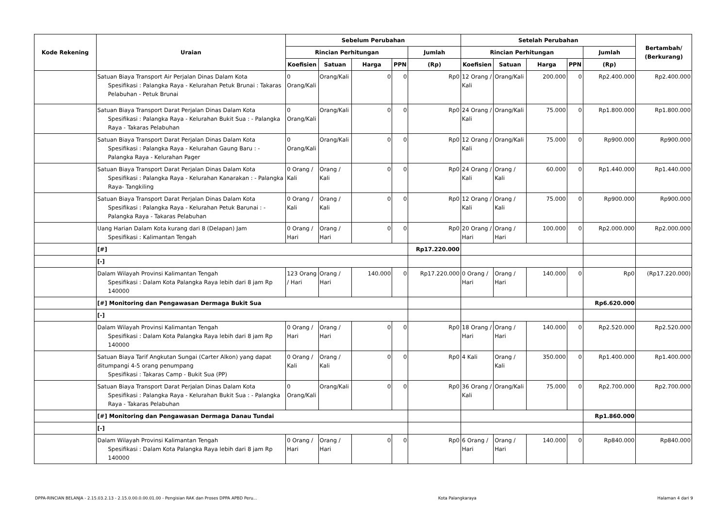| Kode Rekening | Uraian | Sebelum Perubahan | | | | | Setelah Perubahan | | | | | Bertambah/ (Berkurang) |
| --- | --- | --- | --- | --- | --- | --- | --- | --- | --- | --- | --- | --- |
| | | Rincian Perhitungan | | | | Jumlah | Rincian Perhitungan | | | | Jumlah | |
| | | Koefisien | Satuan | Harga | PPN | (Rp) | Koefisien | Satuan | Harga | PPN | (Rp) | |
| | Satuan Biaya Transport Air Perjalan Dinas Dalam Kota Spesifikasi : Palangka Raya - Kelurahan Petuk Brunai : Takaras Pelabuhan - Petuk Brunai | 0 Orang/Kali | Orang/Kali | 0 | 0 | Rp0 | 12 Orang / Kali | Orang/Kali | 200.000 | 0 | Rp2.400.000 | Rp2.400.000 |
| | Satuan Biaya Transport Darat Perjalan Dinas Dalam Kota Spesifikasi : Palangka Raya - Kelurahan Bukit Sua : - Palangka Raya - Takaras Pelabuhan | 0 Orang/Kali | Orang/Kali | 0 | 0 | Rp0 | 24 Orang / Kali | Orang/Kali | 75.000 | 0 | Rp1.800.000 | Rp1.800.000 |
| | Satuan Biaya Transport Darat Perjalan Dinas Dalam Kota Spesifikasi : Palangka Raya - Kelurahan Gaung Baru : - Palangka Raya - Kelurahan Pager | 0 Orang/Kali | Orang/Kali | 0 | 0 | Rp0 | 12 Orang / Kali | Orang/Kali | 75.000 | 0 | Rp900.000 | Rp900.000 |
| | Satuan Biaya Transport Darat Perjalan Dinas Dalam Kota Spesifikasi : Palangka Raya - Kelurahan Kanarakan : - Palangka Raya- Tangkiling | 0 Orang / Kali | Orang / Kali | 0 | 0 | Rp0 | 24 Orang / Kali | Orang / Kali | 60.000 | 0 | Rp1.440.000 | Rp1.440.000 |
| | Satuan Biaya Transport Darat Perjalan Dinas Dalam Kota Spesifikasi : Palangka Raya - Kelurahan Petuk Barunai : - Palangka Raya - Takaras Pelabuhan | 0 Orang / Kali | Orang / Kali | 0 | 0 | Rp0 | 12 Orang / Kali | Orang / Kali | 75.000 | 0 | Rp900.000 | Rp900.000 |
| | Uang Harian Dalam Kota kurang dari 8 (Delapan) Jam Spesifikasi : Kalimantan Tengah | 0 Orang / Hari | Orang / Hari | 0 | 0 | Rp0 | 20 Orang / Hari | Orang / Hari | 100.000 | 0 | Rp2.000.000 | Rp2.000.000 |
| | [#] | | | | | Rp17.220.000 | | | | | | |
| | [-] | | | | | | | | | | | |
| | Dalam Wilayah Provinsi Kalimantan Tengah Spesifikasi : Dalam Kota Palangka Raya lebih dari 8 jam Rp 140000 | 123 Orang / Hari | Orang / Hari | 140.000 | 0 | Rp17.220.000 | 0 Orang / Hari | Orang / Hari | 140.000 | 0 | Rp0 | (Rp17.220.000) |
| | [#] Monitoring dan Pengawasan Dermaga Bukit Sua | | | | | | | | | | Rp6.620.000 | |
| | [-] | | | | | | | | | | | |
| | Dalam Wilayah Provinsi Kalimantan Tengah Spesifikasi : Dalam Kota Palangka Raya lebih dari 8 jam Rp 140000 | 0 Orang / Hari | Orang / Hari | 0 | 0 | Rp0 | 18 Orang / Hari | Orang / Hari | 140.000 | 0 | Rp2.520.000 | Rp2.520.000 |
| | Satuan Biaya Tarif Angkutan Sungai (Carter Alkon) yang dapat ditumpangi 4-5 orang penumpang Spesifikasi : Takaras Camp - Bukit Sua (PP) | 0 Orang / Kali | Orang / Kali | 0 | 0 | Rp0 | 4 Kali | Orang / Kali | 350.000 | 0 | Rp1.400.000 | Rp1.400.000 |
| | Satuan Biaya Transport Darat Perjalan Dinas Dalam Kota Spesifikasi : Palangka Raya - Kelurahan Bukit Sua : - Palangka Raya - Takaras Pelabuhan | 0 Orang/Kali | Orang/Kali | 0 | 0 | Rp0 | 36 Orang / Kali | Orang/Kali | 75.000 | 0 | Rp2.700.000 | Rp2.700.000 |
| | [#] Monitoring dan Pengawasan Dermaga Danau Tundai | | | | | | | | | | Rp1.860.000 | |
| | [-] | | | | | | | | | | | |
| | Dalam Wilayah Provinsi Kalimantan Tengah Spesifikasi : Dalam Kota Palangka Raya lebih dari 8 jam Rp 140000 | 0 Orang / Hari | Orang / Hari | 0 | 0 | Rp0 | 6 Orang / Hari | Orang / Hari | 140.000 | 0 | Rp840.000 | Rp840.000 |
DPPA-RINCIAN BELANJA - 2.15.03.2.13 - 2.15.0.00.0.00.01.00 - Pengisian RAK dan Proses DPPA APBD Peru... Kota Palangkaraya Halaman 4 dari 9